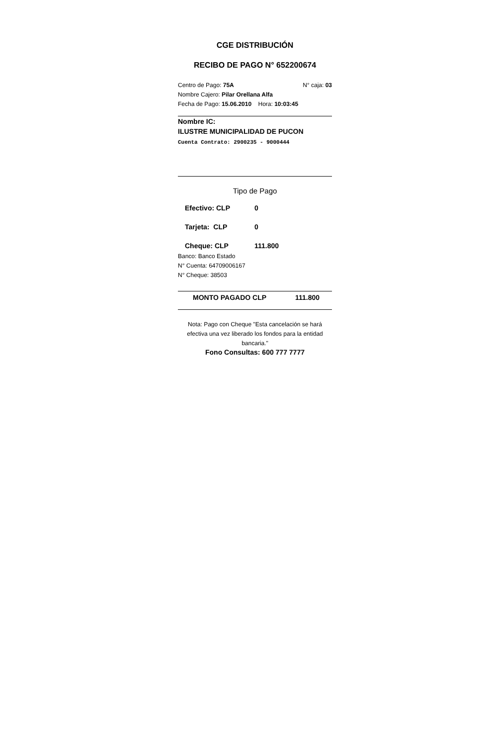CGE DISTRIBUCIÓN
RECIBO DE PAGO N° 652200674
Centro de Pago: 75A N° caja: 03
Nombre Cajero: Pilar Orellana Alfa
Fecha de Pago: 15.06.2010 Hora: 10:03:45
Nombre IC:
ILUSTRE MUNICIPALIDAD DE PUCON
Cuenta Contrato: 2900235 - 9000444
Tipo de Pago
Efectivo: CLP 0
Tarjeta: CLP 0
Cheque: CLP 111.800
Banco: Banco Estado
N° Cuenta: 64709006167
N° Cheque: 38503
MONTO PAGADO CLP 111.800
Nota: Pago con Cheque "Esta cancelación se hará efectiva una vez liberado los fondos para la entidad bancaria."
Fono Consultas: 600 777 7777